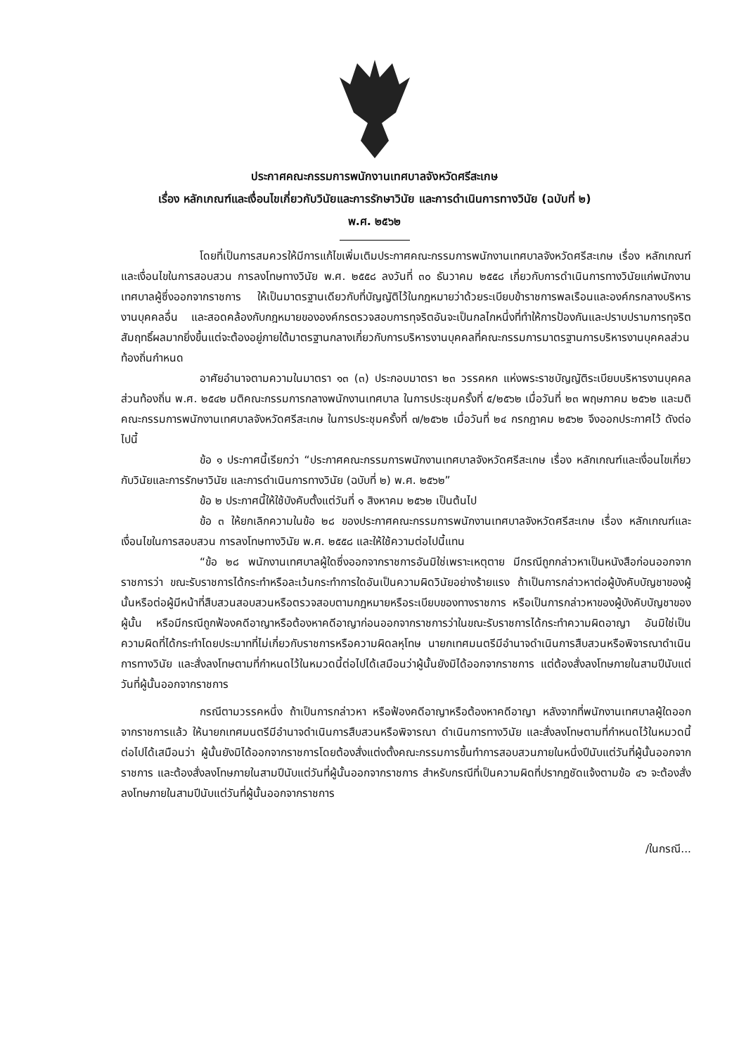ประกาศคณะกรรมการพนักงานเทศบาลจังหวัดศรีสะเกษ
เรื่อง หลักเกณฑ์และเงื่อนไขเกี่ยวกับวินัยและการรักษาวินัย และการดำเนินการทางวินัย (ฉบับที่ ๒)
พ.ศ. ๒๕๖๒
โดยที่เป็นการสมควรให้มีการแก้ไขเพิ่มเติมประกาศคณะกรรมการพนักงานเทศบาลจังหวัดศรีสะเกษ เรื่อง หลักเกณฑ์และเงื่อนไขในการสอบสวน การลงโทษทางวินัย พ.ศ. ๒๕๕๘ ลงวันที่ ๓๐ ธันวาคม ๒๕๕๘ เกี่ยวกับการดำเนินการทางวินัยแก่พนักงานเทศบาลผู้ซึ่งออกจากราชการ ให้เป็นมาตรฐานเดียวกับที่บัญญัติไว้ในกฎหมายว่าด้วยระเบียบข้าราชการพลเรือนและองค์กรกลางบริหารงานบุคคลอื่น และสอดคล้องกับกฎหมายขององค์กรตรวจสอบการทุจริตอันจะเป็นกลไกหนึ่งที่ทำให้การป้องกันและปราบปรามการทุจริตสัมฤทธิ์ผลมากยิ่งขึ้นแต่จะต้องอยู่ภายใต้มาตรฐานกลางเกี่ยวกับการบริหารงานบุคคลที่คณะกรรมการมาตรฐานการบริหารงานบุคคลส่วนท้องถิ่นกำหนด
อาศัยอำนาจตามความในมาตรา ๑๓ (๓) ประกอบมาตรา ๒๓ วรรคหก แห่งพระราชบัญญัติระเบียบบริหารงานบุคคลส่วนท้องถิ่น พ.ศ. ๒๕๔๒ มติคณะกรรมการกลางพนักงานเทศบาล ในการประชุมครั้งที่ ๕/๒๕๖๒ เมื่อวันที่ ๒๓ พฤษภาคม ๒๕๖๒ และมติคณะกรรมการพนักงานเทศบาลจังหวัดศรีสะเกษ ในการประชุมครั้งที่ ๗/๒๕๖๒ เมื่อวันที่ ๒๔ กรกฎาคม ๒๕๖๒ จึงออกประกาศไว้ ดังต่อไปนี้
ข้อ ๑ ประกาศนี้เรียกว่า “ประกาศคณะกรรมการพนักงานเทศบาลจังหวัดศรีสะเกษ เรื่อง หลักเกณฑ์และเงื่อนไขเกี่ยวกับวินัยและการรักษาวินัย และการดำเนินการทางวินัย (ฉบับที่ ๒) พ.ศ. ๒๕๖๒”
ข้อ ๒ ประกาศนี้ให้ใช้บังคับตั้งแต่วันที่ ๑ สิงหาคม ๒๕๖๒ เป็นต้นไป
ข้อ ๓ ให้ยกเลิกความในข้อ ๒๘ ของประกาศคณะกรรมการพนักงานเทศบาลจังหวัดศรีสะเกษ เรื่อง หลักเกณฑ์และเงื่อนไขในการสอบสวน การลงโทษทางวินัย พ.ศ. ๒๕๕๘ และให้ใช้ความต่อไปนี้แทน
“ข้อ ๒๘ พนักงานเทศบาลผู้ใดซึ่งออกจากราชการอันมิใช่เพราะเหตุตาย มีกรณีถูกกล่าวหาเป็นหนังสือก่อนออกจากราชการว่า ขณะรับราชการได้กระทำหรือละเว้นกระทำการใดอันเป็นความผิดวินัยอย่างร้ายแรง ถ้าเป็นการกล่าวหาต่อผู้บังคับบัญชาของผู้นั้นหรือต่อผู้มีหน้าที่สืบสวนสอบสวนหรือตรวจสอบตามกฎหมายหรือระเบียบของทางราชการ หรือเป็นการกล่าวหาของผู้บังคับบัญชาของผู้นั้น หรือมีกรณีถูกฟ้องคดีอาญาหรือต้องหาคดีอาญาก่อนออกจากราชการว่าในขณะรับราชการได้กระทำความผิดอาญา อันมิใช่เป็นความผิดที่ได้กระทำโดยประมาทที่ไม่เกี่ยวกับราชการหรือความผิดลหุโทษ นายกเทศมนตรีมีอำนาจดำเนินการสืบสวนหรือพิจารณาดำเนินการทางวินัย และสั่งลงโทษตามที่กำหนดไว้ในหมวดนี้ต่อไปได้เสมือนว่าผู้นั้นยังมิได้ออกจากราชการ แต่ต้องสั่งลงโทษภายในสามปีนับแต่วันที่ผู้นั้นออกจากราชการ
กรณีตามวรรคหนึ่ง ถ้าเป็นการกล่าวหา หรือฟ้องคดีอาญาหรือต้องหาคดีอาญา หลังจากที่พนักงานเทศบาลผู้ใดออกจากราชการแล้ว ให้นายกเทศมนตรีมีอำนาจดำเนินการสืบสวนหรือพิจารณา ดำเนินการทางวินัย และสั่งลงโทษตามที่กำหนดไว้ในหมวดนี้ต่อไปได้เสมือนว่า ผู้นั้นยังมิได้ออกจากราชการโดยต้องสั่งแต่งตั้งคณะกรรมการขึ้นทำการสอบสวนภายในหนึ่งปีนับแต่วันที่ผู้นั้นออกจากราชการ และต้องสั่งลงโทษภายในสามปีนับแต่วันที่ผู้นั้นออกจากราชการ สำหรับกรณีที่เป็นความผิดที่ปรากฏชัดแจ้งตามข้อ ๔๖ จะต้องสั่งลงโทษภายในสามปีนับแต่วันที่ผู้นั้นออกจากราชการ
/ในกรณี...